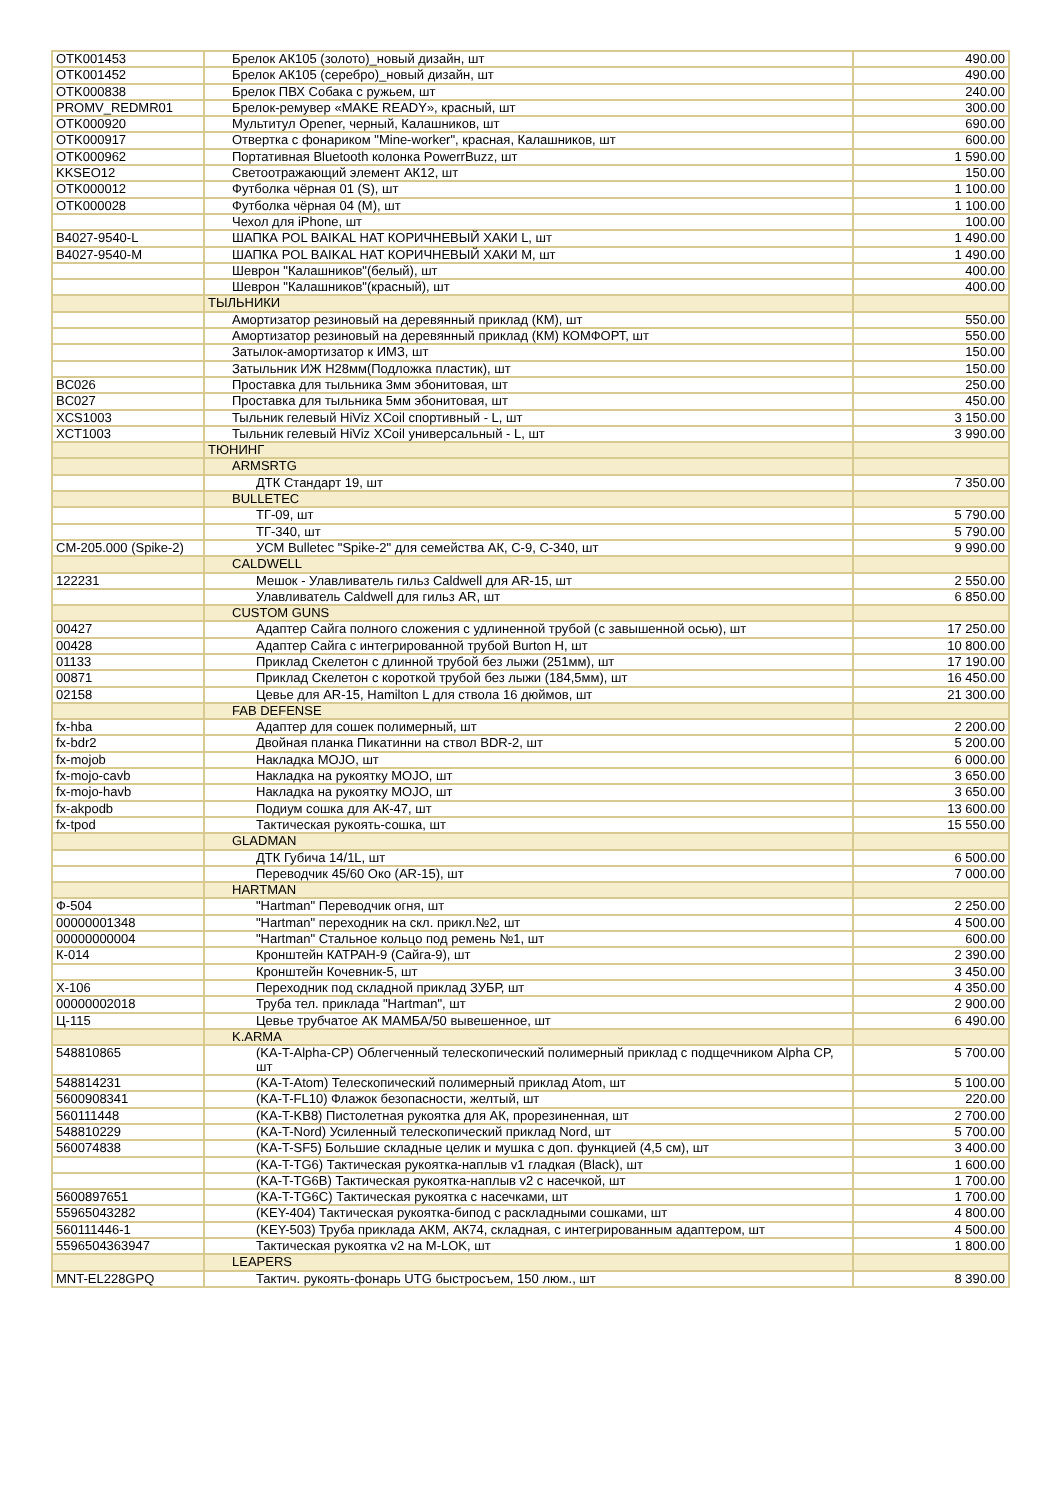| OTK001453 | Брелок АК105 (золото)_новый дизайн, шт | 490.00 |
| OTK001452 | Брелок АК105 (серебро)_новый дизайн, шт | 490.00 |
| OTK000838 | Брелок ПВХ Собака с ружьем, шт | 240.00 |
| PROMV_REDMR01 | Брелок-ремувер «MAKE READY», красный, шт | 300.00 |
| OTK000920 | Мультитул Opener, черный, Калашников, шт | 690.00 |
| OTK000917 | Отвертка с фонариком "Mine-worker", красная, Калашников, шт | 600.00 |
| OTK000962 | Портативная Bluetooth колонка PowerrBuzz, шт | 1 590.00 |
| KKSEO12 | Светоотражающий элемент АК12, шт | 150.00 |
| OTK000012 | Футболка чёрная 01 (S), шт | 1 100.00 |
| OTK000028 | Футболка чёрная 04 (M), шт | 1 100.00 |
| | Чехол для iPhone, шт | 100.00 |
| B4027-9540-L | ШАПКА POL BAIKAL HAT КОРИЧНЕВЫЙ ХАКИ L, шт | 1 490.00 |
| B4027-9540-M | ШАПКА POL BAIKAL HAT КОРИЧНЕВЫЙ ХАКИ M, шт | 1 490.00 |
| | Шеврон "Калашников"(белый), шт | 400.00 |
| | Шеврон "Калашников"(красный), шт | 400.00 |
| | ТЫЛЬНИКИ | |
| | Амортизатор резиновый на деревянный приклад (КМ), шт | 550.00 |
| | Амортизатор резиновый на деревянный приклад (КМ) КОМФОРТ, шт | 550.00 |
| | Затылок-амортизатор к ИМЗ, шт | 150.00 |
| | Затыльник ИЖ Н28мм(Подложка пластик), шт | 150.00 |
| BC026 | Проставка для тыльника 3мм эбонитовая, шт | 250.00 |
| BC027 | Проставка для тыльника 5мм эбонитовая, шт | 450.00 |
| XCS1003 | Тыльник гелевый HiViz XCoil спортивный - L, шт | 3 150.00 |
| XCT1003 | Тыльник гелевый HiViz XCoil универсальный - L, шт | 3 990.00 |
| | ТЮНИНГ | |
| | ARMSRTG | |
| | ДТК Стандарт 19, шт | 7 350.00 |
| | BULLETEC | |
| | ТГ-09, шт | 5 790.00 |
| | ТГ-340, шт | 5 790.00 |
| CM-205.000 (Spike-2) | УСМ Bulletec "Spike-2" для семейства АК, С-9, С-340, шт | 9 990.00 |
| | CALDWELL | |
| 122231 | Мешок - Улавливатель гильз Caldwell для AR-15, шт | 2 550.00 |
| | Улавливатель Caldwell для гильз AR, шт | 6 850.00 |
| | CUSTOM GUNS | |
| 00427 | Адаптер Сайга полного сложения с удлиненной трубой (с завышенной осью), шт | 17 250.00 |
| 00428 | Адаптер Сайга с интегрированной трубой Burton H, шт | 10 800.00 |
| 01133 | Приклад Скелетон с длинной трубой без лыжи (251мм), шт | 17 190.00 |
| 00871 | Приклад Скелетон с короткой трубой без лыжи (184,5мм), шт | 16 450.00 |
| 02158 | Цевье для AR-15, Hamilton L для ствола 16 дюймов, шт | 21 300.00 |
| | FAB DEFENSE | |
| fx-hba | Адаптер для сошек полимерный, шт | 2 200.00 |
| fx-bdr2 | Двойная планка Пикатинни на ствол BDR-2, шт | 5 200.00 |
| fx-mojob | Накладка MOJO, шт | 6 000.00 |
| fx-mojo-cavb | Накладка на рукоятку MOJO, шт | 3 650.00 |
| fx-mojo-havb | Накладка на рукоятку MOJO, шт | 3 650.00 |
| fx-akpodb | Подиум сошка для АК-47, шт | 13 600.00 |
| fx-tpod | Тактическая рукоять-сошка, шт | 15 550.00 |
| | GLADMAN | |
| | ДТК Губича 14/1L, шт | 6 500.00 |
| | Переводчик 45/60 Око (AR-15), шт | 7 000.00 |
| | HARTMAN | |
| Ф-504 | "Hartman" Переводчик огня, шт | 2 250.00 |
| 00000001348 | "Hartman" переходник на скл. прикл.№2, шт | 4 500.00 |
| 00000000004 | "Hartman" Стальное кольцо под ремень №1, шт | 600.00 |
| К-014 | Кронштейн КАТРАН-9 (Сайга-9), шт | 2 390.00 |
| | Кронштейн Кочевник-5, шт | 3 450.00 |
| Х-106 | Переходник под складной приклад ЗУБР, шт | 4 350.00 |
| 00000002018 | Труба тел. приклада "Hartman", шт | 2 900.00 |
| Ц-115 | Цевье трубчатое АК МАМБА/50 вывешенное, шт | 6 490.00 |
| | K.ARMA | |
| 548810865 | (KA-T-Alpha-CP) Облегченный телескопический полимерный приклад с подщечником Alpha CP, шт | 5 700.00 |
| 548814231 | (KA-T-Atom) Телескопический полимерный приклад Atom, шт | 5 100.00 |
| 5600908341 | (KA-T-FL10) Флажок безопасности, желтый, шт | 220.00 |
| 560111448 | (KA-T-KB8) Пистолетная рукоятка для АК, прорезиненная, шт | 2 700.00 |
| 548810229 | (KA-T-Nord) Усиленный телескопический приклад Nord, шт | 5 700.00 |
| 560074838 | (KA-T-SF5) Большие складные целик и мушка с доп. функцией (4,5 см), шт | 3 400.00 |
| | (KA-T-TG6) Тактическая рукоятка-наплыв v1 гладкая (Black), шт | 1 600.00 |
| | (KA-T-TG6B) Тактическая рукоятка-наплыв v2 с насечкой, шт | 1 700.00 |
| 5600897651 | (KA-T-TG6C) Тактическая рукоятка с насечками, шт | 1 700.00 |
| 55965043282 | (KEY-404) Тактическая рукоятка-бипод с раскладными сошками, шт | 4 800.00 |
| 560111446-1 | (KEY-503) Труба приклада АКМ, АК74, складная, с интегрированным адаптером, шт | 4 500.00 |
| 5596504363947 | Тактическая рукоятка v2 на M-LOK, шт | 1 800.00 |
| | LEAPERS | |
| MNT-EL228GPQ | Тактич. рукоять-фонарь UTG быстросъем, 150 люм., шт | 8 390.00 |